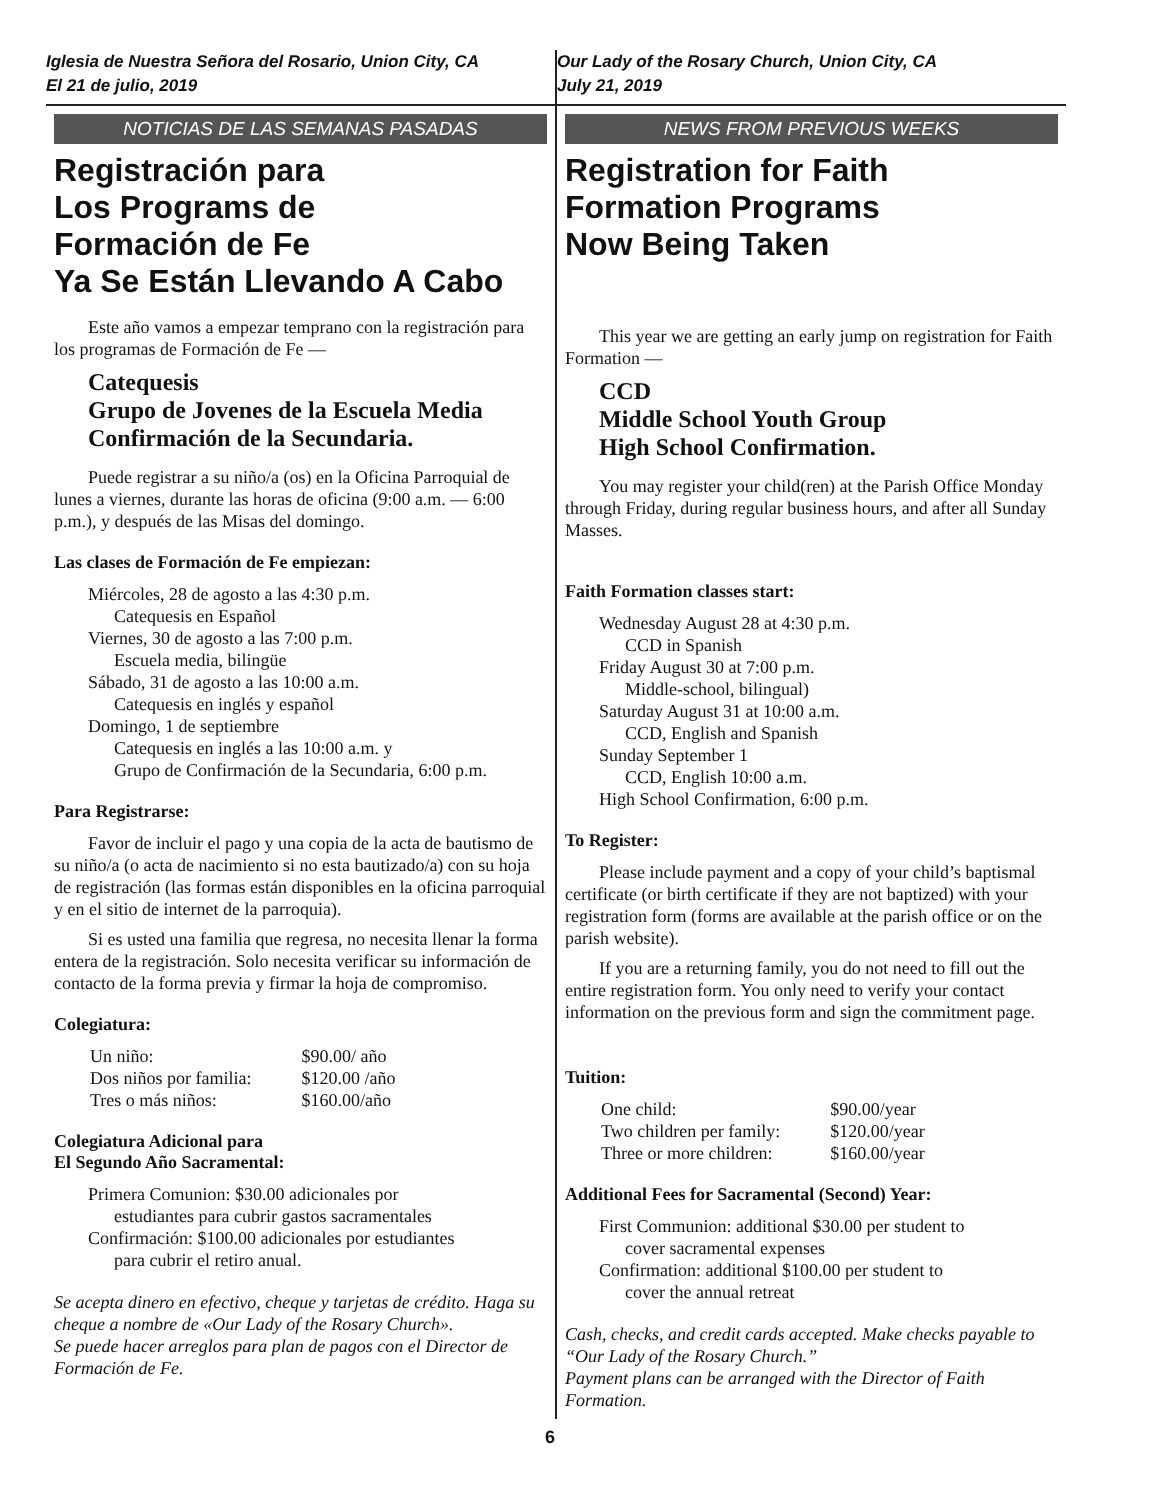Iglesia de Nuestra Señora del Rosario, Union City, CA
El 21 de julio, 2019
NOTICIAS DE LAS SEMANAS PASADAS
Registración para
Los Programs de
Formación de Fe
Ya Se Están Llevando A Cabo
Este año vamos a empezar temprano con la registración para los programas de Formación de Fe —
Catequesis
Grupo de Jovenes de la Escuela Media
Confirmación de la Secundaria.
Puede registrar a su niño/a (os) en la Oficina Parroquial de lunes a viernes, durante las horas de oficina (9:00 a.m. — 6:00 p.m.), y después de las Misas del domingo.
Las clases de Formación de Fe empiezan:
Miércoles, 28 de agosto a las 4:30 p.m.
Catequesis en Español
Viernes, 30 de agosto a las 7:00 p.m.
Escuela media, bilingüe
Sábado, 31 de agosto a las 10:00 a.m.
Catequesis en inglés y español
Domingo, 1 de septiembre
Catequesis en inglés a las 10:00 a.m. y
Grupo de Confirmación de la Secundaria, 6:00 p.m.
Para Registrarse:
Favor de incluir el pago y una copia de la acta de bautismo de su niño/a (o acta de nacimiento si no esta bautizado/a) con su hoja de registración (las formas están disponibles en la oficina parroquial y en el sitio de internet de la parroquia).
Si es usted una familia que regresa, no necesita llenar la forma entera de la registración. Solo necesita verificar su información de contacto de la forma previa y firmar la hoja de compromiso.
Colegiatura:
| Un niño: | $90.00/ año |
| Dos niños por familia: | $120.00 /año |
| Tres o más niños: | $160.00/año |
Colegiatura Adicional para
El Segundo Año Sacramental:
Primera Comunion: $30.00 adicionales por
estudiantes para cubrir gastos sacramentales
Confirmación: $100.00 adicionales por estudiantes
para cubrir el retiro anual.
Se acepta dinero en efectivo, cheque y tarjetas de crédito. Haga su cheque a nombre de «Our Lady of the Rosary Church».
Se puede hacer arreglos para plan de pagos con el Director de Formación de Fe.
Our Lady of the Rosary Church, Union City, CA
July 21, 2019
NEWS FROM PREVIOUS WEEKS
Registration for Faith
Formation Programs
Now Being Taken
This year we are getting an early jump on registration for Faith Formation —
CCD
Middle School Youth Group
High School Confirmation.
You may register your child(ren) at the Parish Office Monday through Friday, during regular business hours, and after all Sunday Masses.
Faith Formation classes start:
Wednesday August 28 at 4:30 p.m.
CCD in Spanish
Friday August 30 at 7:00 p.m.
Middle-school, bilingual)
Saturday August 31 at 10:00 a.m.
CCD, English and Spanish
Sunday September 1
CCD, English 10:00 a.m.
High School Confirmation, 6:00 p.m.
To Register:
Please include payment and a copy of your child’s baptismal certificate (or birth certificate if they are not baptized) with your registration form (forms are available at the parish office or on the parish website).
If you are a returning family, you do not need to fill out the entire registration form. You only need to verify your contact information on the previous form and sign the commitment page.
Tuition:
| One child: | $90.00/year |
| Two children per family: | $120.00/year |
| Three or more children: | $160.00/year |
Additional Fees for Sacramental (Second) Year:
First Communion: additional $30.00 per student to
cover sacramental expenses
Confirmation: additional $100.00 per student to
cover the annual retreat
Cash, checks, and credit cards accepted. Make checks payable to “Our Lady of the Rosary Church.”
Payment plans can be arranged with the Director of Faith Formation.
6